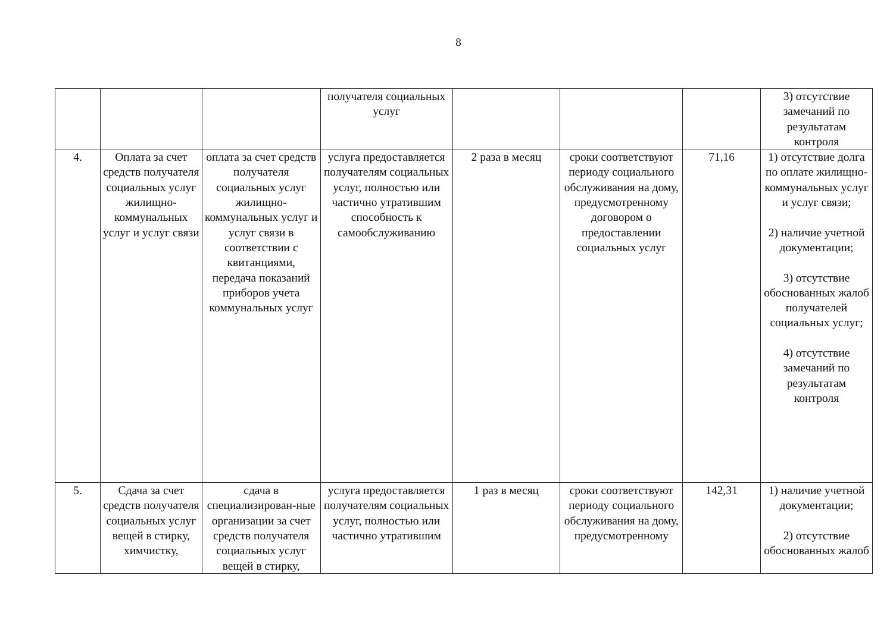8
| | | | получателя социальных услуг | | | | 3) отсутствие замечаний по результатам контроля |
| 4. | Оплата за счет средств получателя социальных услуг жилищно-коммунальных услуг и услуг связи | оплата за счет средств получателя социальных услуг жилищно-коммунальных услуг и услуг связи в соответствии с квитанциями, передача показаний приборов учета коммунальных услуг | услуга предоставляется получателям социальных услуг, полностью или частично утратившим способность к самообслуживанию | 2 раза в месяц | сроки соответствуют периоду социального обслуживания на дому, предусмотренному договором о предоставлении социальных услуг | 71,16 | 1) отсутствие долга по оплате жилищно-коммунальных услуг и услуг связи; 2) наличие учетной документации; 3) отсутствие обоснованных жалоб получателей социальных услуг; 4) отсутствие замечаний по результатам контроля |
| 5. | Сдача за счет средств получателя социальных услуг вещей в стирку, химчистку, | сдача в специализирован-ные организации за счет средств получателя социальных услуг вещей в стирку, | услуга предоставляется получателям социальных услуг, полностью или частично утратившим | 1 раз в месяц | сроки соответствуют периоду социального обслуживания на дому, предусмотренному | 142,31 | 1) наличие учетной документации; 2) отсутствие обоснованных жалоб |